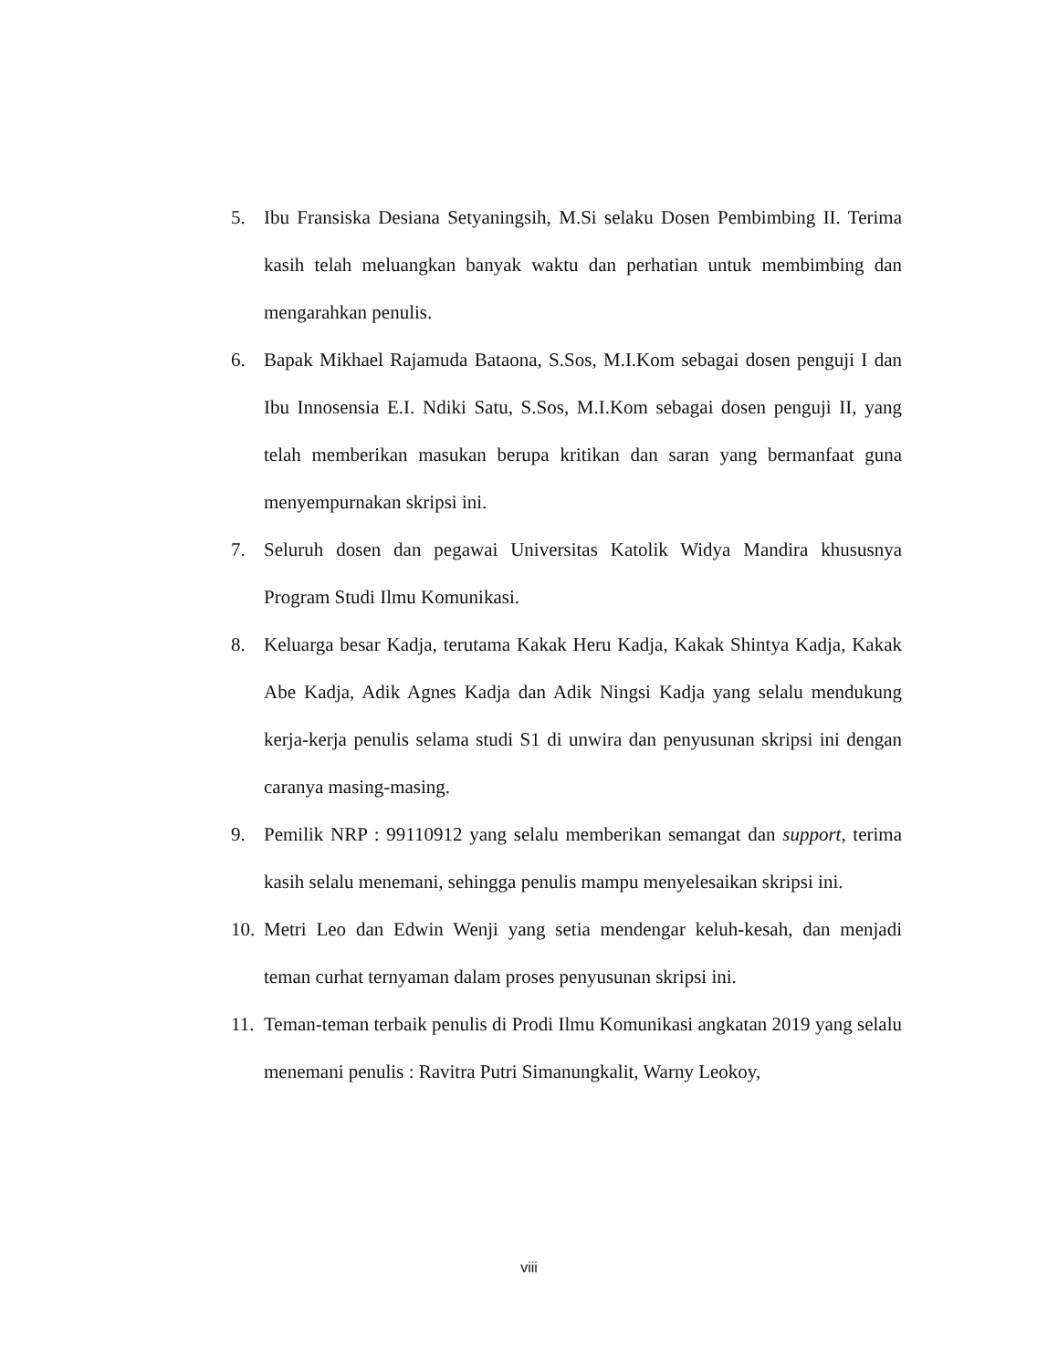5. Ibu Fransiska Desiana Setyaningsih, M.Si selaku Dosen Pembimbing II. Terima kasih telah meluangkan banyak waktu dan perhatian untuk membimbing dan mengarahkan penulis.
6. Bapak Mikhael Rajamuda Bataona, S.Sos, M.I.Kom sebagai dosen penguji I dan Ibu Innosensia E.I. Ndiki Satu, S.Sos, M.I.Kom sebagai dosen penguji II, yang telah memberikan masukan berupa kritikan dan saran yang bermanfaat guna menyempurnakan skripsi ini.
7. Seluruh dosen dan pegawai Universitas Katolik Widya Mandira khususnya Program Studi Ilmu Komunikasi.
8. Keluarga besar Kadja, terutama Kakak Heru Kadja, Kakak Shintya Kadja, Kakak Abe Kadja, Adik Agnes Kadja dan Adik Ningsi Kadja yang selalu mendukung kerja-kerja penulis selama studi S1 di unwira dan penyusunan skripsi ini dengan caranya masing-masing.
9. Pemilik NRP : 99110912 yang selalu memberikan semangat dan support, terima kasih selalu menemani, sehingga penulis mampu menyelesaikan skripsi ini.
10. Metri Leo dan Edwin Wenji yang setia mendengar keluh-kesah, dan menjadi teman curhat ternyaman dalam proses penyusunan skripsi ini.
11. Teman-teman terbaik penulis di Prodi Ilmu Komunikasi angkatan 2019 yang selalu menemani penulis : Ravitra Putri Simanungkalit, Warny Leokoy,
viii